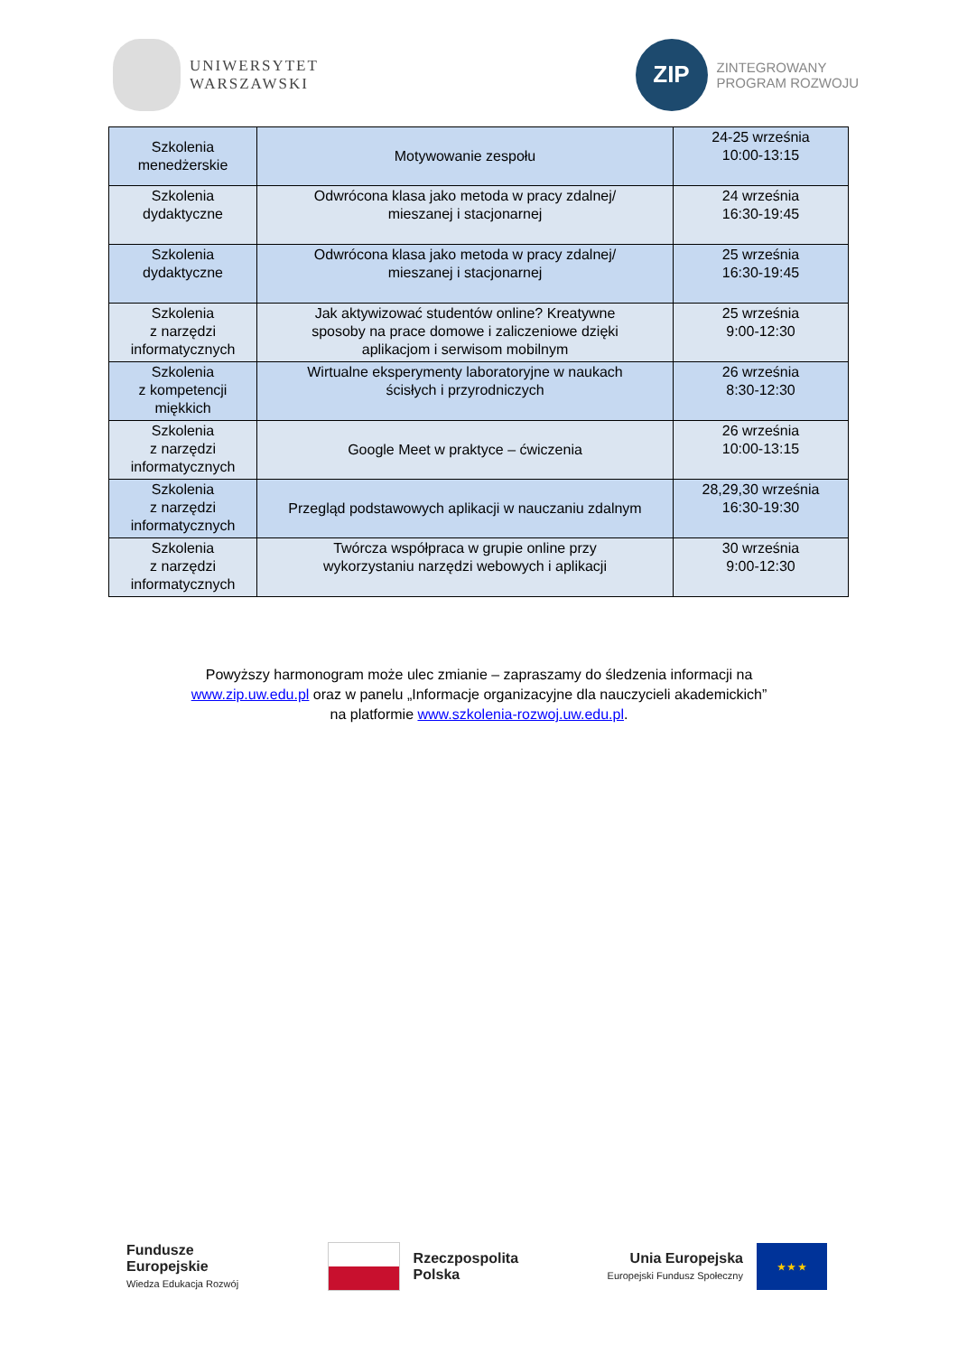UNIWERSYTET
WARSZAWSKI
ZIP
ZINTEGROWANY
PROGRAM ROZWOJU
| Szkolenia menedżerskie | Motywowanie zespołu | 24-25 września 10:00-13:15 |
| Szkolenia dydaktyczne | Odwrócona klasa jako metoda w pracy zdalnej/ mieszanej i stacjonarnej | 24 września 16:30-19:45 |
| Szkolenia dydaktyczne | Odwrócona klasa jako metoda w pracy zdalnej/ mieszanej i stacjonarnej | 25 września 16:30-19:45 |
| Szkolenia z narzędzi informatycznych | Jak aktywizować studentów online? Kreatywne sposoby na prace domowe i zaliczeniowe dzięki aplikacjom i serwisom mobilnym | 25 września 9:00-12:30 |
| Szkolenia z kompetencji miękkich | Wirtualne eksperymenty laboratoryjne w naukach ścisłych i przyrodniczych | 26 września 8:30-12:30 |
| Szkolenia z narzędzi informatycznych | Google Meet w praktyce – ćwiczenia | 26 września 10:00-13:15 |
| Szkolenia z narzędzi informatycznych | Przegląd podstawowych aplikacji w nauczaniu zdalnym | 28,29,30 września 16:30-19:30 |
| Szkolenia z narzędzi informatycznych | Twórcza współpraca w grupie online przy wykorzystaniu narzędzi webowych i aplikacji | 30 września 9:00-12:30 |
Powyższy harmonogram może ulec zmianie – zapraszamy do śledzenia informacji na
www.zip.uw.edu.pl oraz w panelu „Informacje organizacyjne dla nauczycieli akademickich”
na platformie www.szkolenia-rozwoj.uw.edu.pl.
Fundusze
Europejskie
Wiedza Edukacja Rozwój
Rzeczpospolita
Polska
Unia Europejska
Europejski Fundusz Społeczny
★ ★ ★